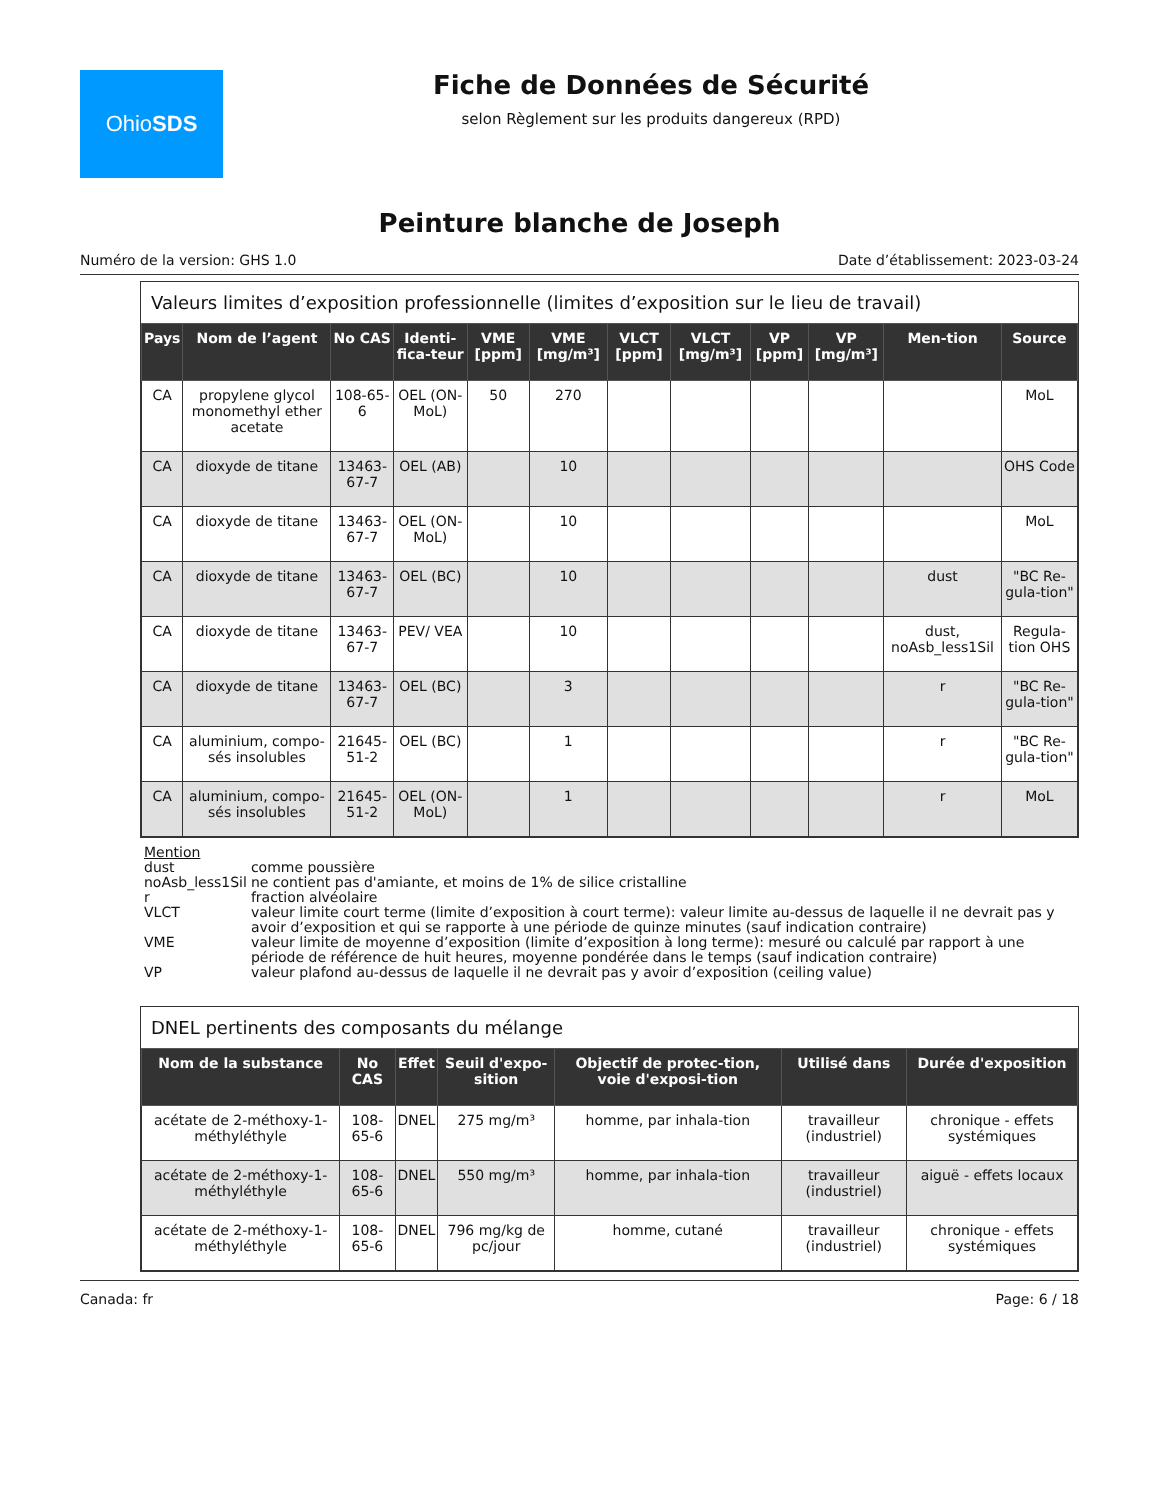OhioSDS
Fiche de Données de Sécurité
selon Règlement sur les produits dangereux (RPD)
Peinture blanche de Joseph
Numéro de la version: GHS 1.0 Date d’établissement: 2023-03-24
Valeurs limites d’exposition professionnelle (limites d’exposition sur le lieu de travail)
| Pays | Nom de l’agent | No CAS | Identi-fica-teur | VME [ppm] | VME [mg/m³] | VLCT [ppm] | VLCT [mg/m³] | VP [ppm] | VP [mg/m³] | Men-tion | Source |
| --- | --- | --- | --- | --- | --- | --- | --- | --- | --- | --- | --- |
| CA | propylene glycol monomethyl ether acetate | 108-65-6 | OEL (ON-MoL) | 50 | 270 | | | | | | MoL |
| CA | dioxyde de titane | 13463-67-7 | OEL (AB) | | 10 | | | | | | OHS Code |
| CA | dioxyde de titane | 13463-67-7 | OEL (ON-MoL) | | 10 | | | | | | MoL |
| CA | dioxyde de titane | 13463-67-7 | OEL (BC) | | 10 | | | | | dust | "BC Re-gula-tion" |
| CA | dioxyde de titane | 13463-67-7 | PEV/ VEA | | 10 | | | | | dust, noAsb_less1Sil | Regula-tion OHS |
| CA | dioxyde de titane | 13463-67-7 | OEL (BC) | | 3 | | | | | r | "BC Re-gula-tion" |
| CA | aluminium, compo-sés insolubles | 21645-51-2 | OEL (BC) | | 1 | | | | | r | "BC Re-gula-tion" |
| CA | aluminium, compo-sés insolubles | 21645-51-2 | OEL (ON-MoL) | | 1 | | | | | r | MoL |
Mention
| dust | comme poussière |
| noAsb_less1Sil | ne contient pas d'amiante, et moins de 1% de silice cristalline |
| r | fraction alvéolaire |
| VLCT | valeur limite court terme (limite d’exposition à court terme): valeur limite au-dessus de laquelle il ne devrait pas y avoir d’exposition et qui se rapporte à une période de quinze minutes (sauf indication contraire) |
| VME | valeur limite de moyenne d’exposition (limite d’exposition à long terme): mesuré ou calculé par rapport à une période de référence de huit heures, moyenne pondérée dans le temps (sauf indication contraire) |
| VP | valeur plafond au-dessus de laquelle il ne devrait pas y avoir d’exposition (ceiling value) |
DNEL pertinents des composants du mélange
| Nom de la substance | No CAS | Effet | Seuil d'expo-sition | Objectif de protec-tion, voie d'exposi-tion | Utilisé dans | Durée d'exposition |
| --- | --- | --- | --- | --- | --- | --- |
| acétate de 2-méthoxy-1-méthyléthyle | 108-65-6 | DNEL | 275 mg/m³ | homme, par inhala-tion | travailleur (industriel) | chronique - effets systémiques |
| acétate de 2-méthoxy-1-méthyléthyle | 108-65-6 | DNEL | 550 mg/m³ | homme, par inhala-tion | travailleur (industriel) | aiguë - effets locaux |
| acétate de 2-méthoxy-1-méthyléthyle | 108-65-6 | DNEL | 796 mg/kg de pc/jour | homme, cutané | travailleur (industriel) | chronique - effets systémiques |
Canada: fr Page: 6 / 18